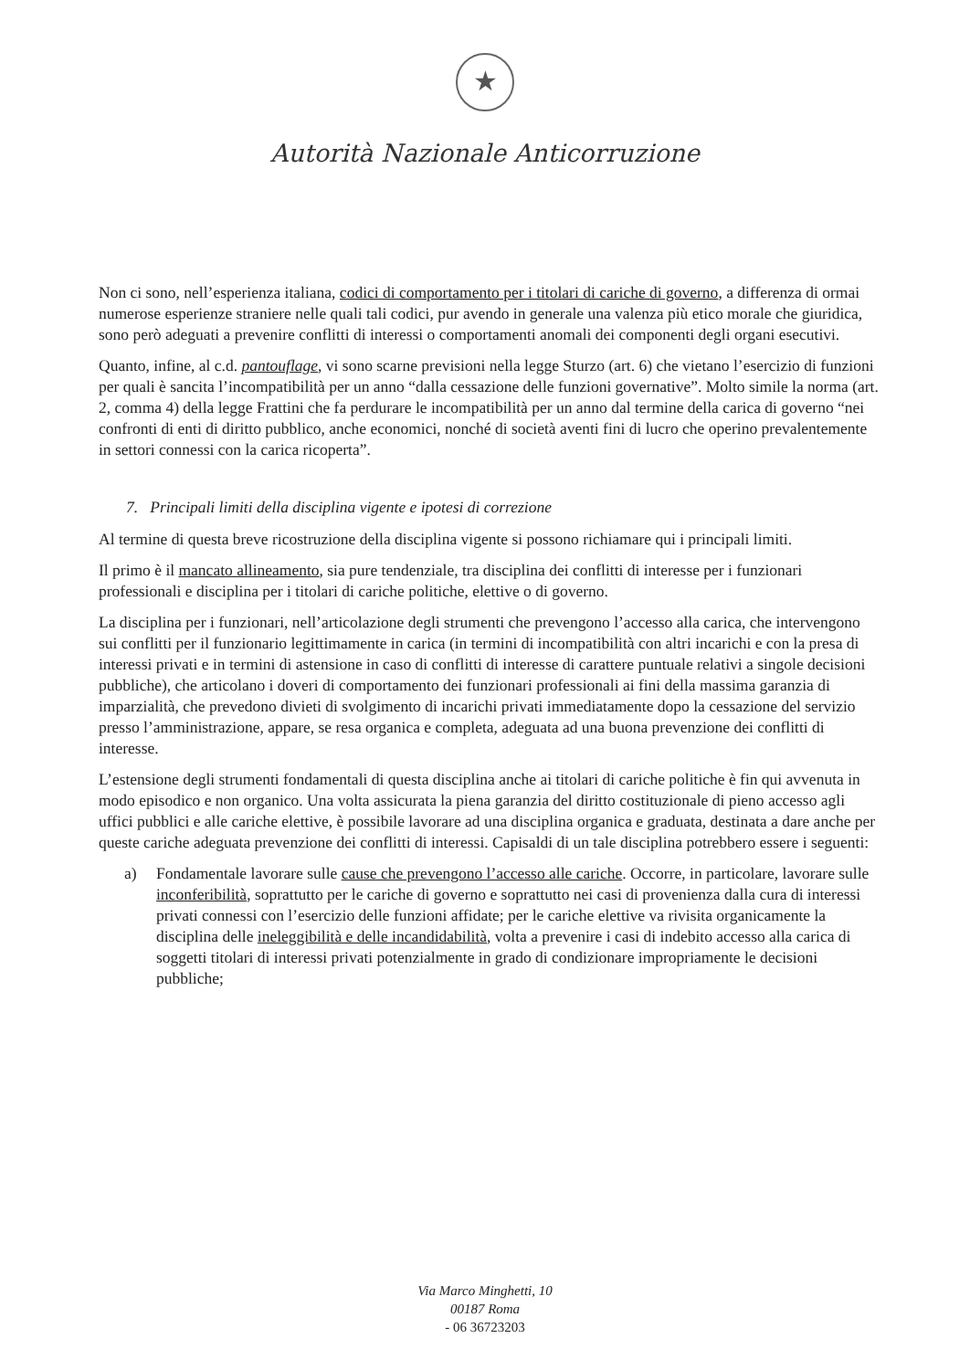★
Autorità Nazionale Anticorruzione
Non ci sono, nell’esperienza italiana, codici di comportamento per i titolari di cariche di governo, a differenza di ormai numerose esperienze straniere nelle quali tali codici, pur avendo in generale una valenza più etico morale che giuridica, sono però adeguati a prevenire conflitti di interessi o comportamenti anomali dei componenti degli organi esecutivi.
Quanto, infine, al c.d. pantouflage, vi sono scarne previsioni nella legge Sturzo (art. 6) che vietano l’esercizio di funzioni per quali è sancita l’incompatibilità per un anno “dalla cessazione delle funzioni governative”. Molto simile la norma (art. 2, comma 4) della legge Frattini che fa perdurare le incompatibilità per un anno dal termine della carica di governo “nei confronti di enti di diritto pubblico, anche economici, nonché di società aventi fini di lucro che operino prevalentemente in settori connessi con la carica ricoperta”.
7. Principali limiti della disciplina vigente e ipotesi di correzione
Al termine di questa breve ricostruzione della disciplina vigente si possono richiamare qui i principali limiti.
Il primo è il mancato allineamento, sia pure tendenziale, tra disciplina dei conflitti di interesse per i funzionari professionali e disciplina per i titolari di cariche politiche, elettive o di governo.
La disciplina per i funzionari, nell’articolazione degli strumenti che prevengono l’accesso alla carica, che intervengono sui conflitti per il funzionario legittimamente in carica (in termini di incompatibilità con altri incarichi e con la presa di interessi privati e in termini di astensione in caso di conflitti di interesse di carattere puntuale relativi a singole decisioni pubbliche), che articolano i doveri di comportamento dei funzionari professionali ai fini della massima garanzia di imparzialità, che prevedono divieti di svolgimento di incarichi privati immediatamente dopo la cessazione del servizio presso l’amministrazione, appare, se resa organica e completa, adeguata ad una buona prevenzione dei conflitti di interesse.
L’estensione degli strumenti fondamentali di questa disciplina anche ai titolari di cariche politiche è fin qui avvenuta in modo episodico e non organico. Una volta assicurata la piena garanzia del diritto costituzionale di pieno accesso agli uffici pubblici e alle cariche elettive, è possibile lavorare ad una disciplina organica e graduata, destinata a dare anche per queste cariche adeguata prevenzione dei conflitti di interessi. Capisaldi di un tale disciplina potrebbero essere i seguenti:
a) Fondamentale lavorare sulle cause che prevengono l’accesso alle cariche. Occorre, in particolare, lavorare sulle inconferibilità, soprattutto per le cariche di governo e soprattutto nei casi di provenienza dalla cura di interessi privati connessi con l’esercizio delle funzioni affidate; per le cariche elettive va rivisita organicamente la disciplina delle ineleggibilità e delle incandidabilità, volta a prevenire i casi di indebito accesso alla carica di soggetti titolari di interessi privati potenzialmente in grado di condizionare impropriamente le decisioni pubbliche;
Via Marco Minghetti, 10
00187 Roma
- 06 36723203